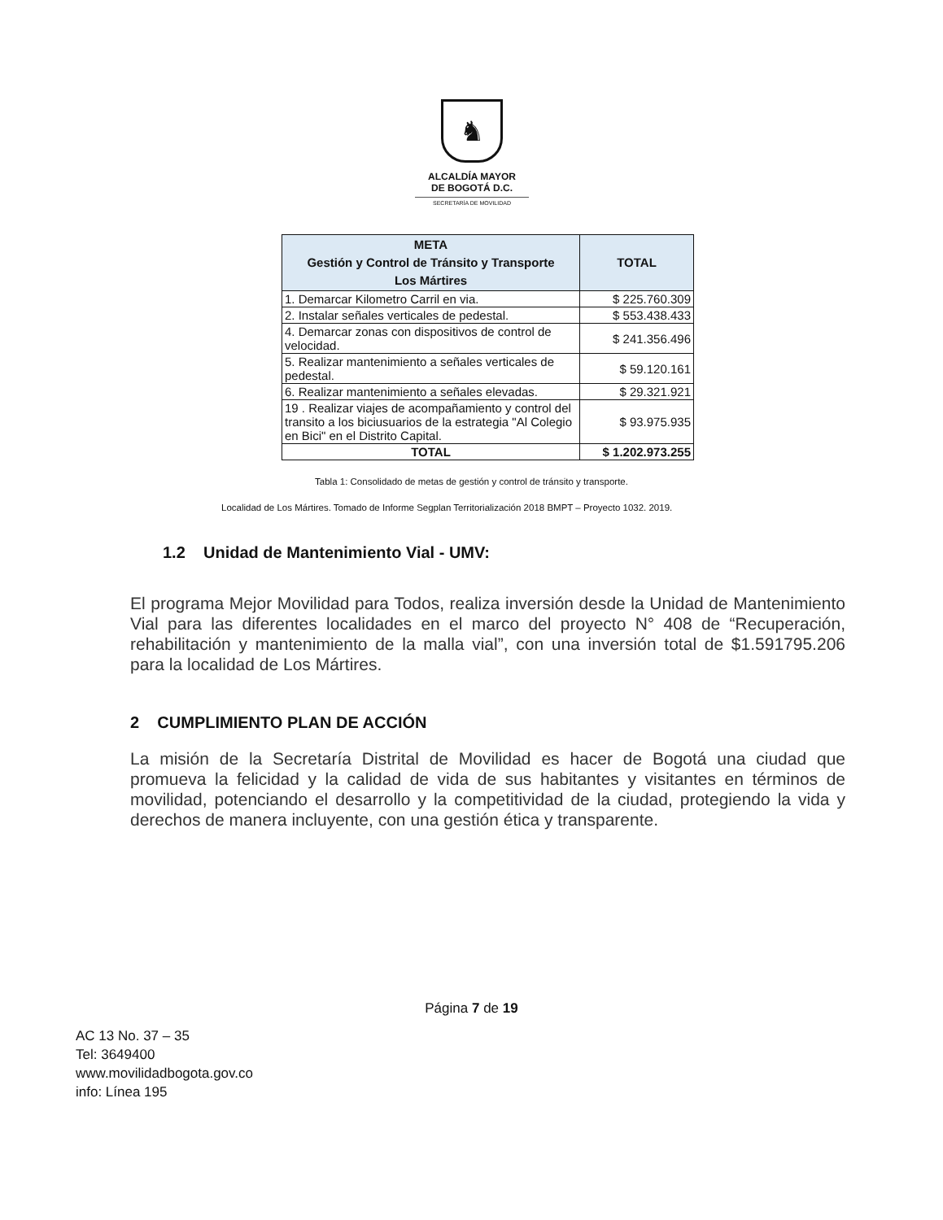♞
ALCALDÍA MAYOR
DE BOGOTÁ D.C.
SECRETARÍA DE MOVILIDAD
| META Gestión y Control de Tránsito y Transporte Los Mártires | TOTAL |
| --- | --- |
| 1. Demarcar Kilometro Carril en via. | $ 225.760.309 |
| 2. Instalar señales verticales de pedestal. | $ 553.438.433 |
| 4. Demarcar zonas con dispositivos de control de velocidad. | $ 241.356.496 |
| 5. Realizar mantenimiento a señales verticales de pedestal. | $ 59.120.161 |
| 6. Realizar mantenimiento a señales elevadas. | $ 29.321.921 |
| 19 . Realizar viajes de acompañamiento y control del transito a los biciusuarios de la estrategia "Al Colegio en Bici" en el Distrito Capital. | $ 93.975.935 |
| TOTAL | $ 1.202.973.255 |
Tabla 1: Consolidado de metas de gestión y control de tránsito y transporte.
Localidad de Los Mártires. Tomado de Informe Segplan Territorialización 2018 BMPT – Proyecto 1032. 2019.
1.2 Unidad de Mantenimiento Vial - UMV:
El programa Mejor Movilidad para Todos, realiza inversión desde la Unidad de Mantenimiento Vial para las diferentes localidades en el marco del proyecto N° 408 de “Recuperación, rehabilitación y mantenimiento de la malla vial”, con una inversión total de $1.591795.206 para la localidad de Los Mártires.
2 CUMPLIMIENTO PLAN DE ACCIÓN
La misión de la Secretaría Distrital de Movilidad es hacer de Bogotá una ciudad que promueva la felicidad y la calidad de vida de sus habitantes y visitantes en términos de movilidad, potenciando el desarrollo y la competitividad de la ciudad, protegiendo la vida y derechos de manera incluyente, con una gestión ética y transparente.
Página 7 de 19
AC 13 No. 37 – 35
Tel: 3649400
www.movilidadbogota.gov.co
info: Línea 195